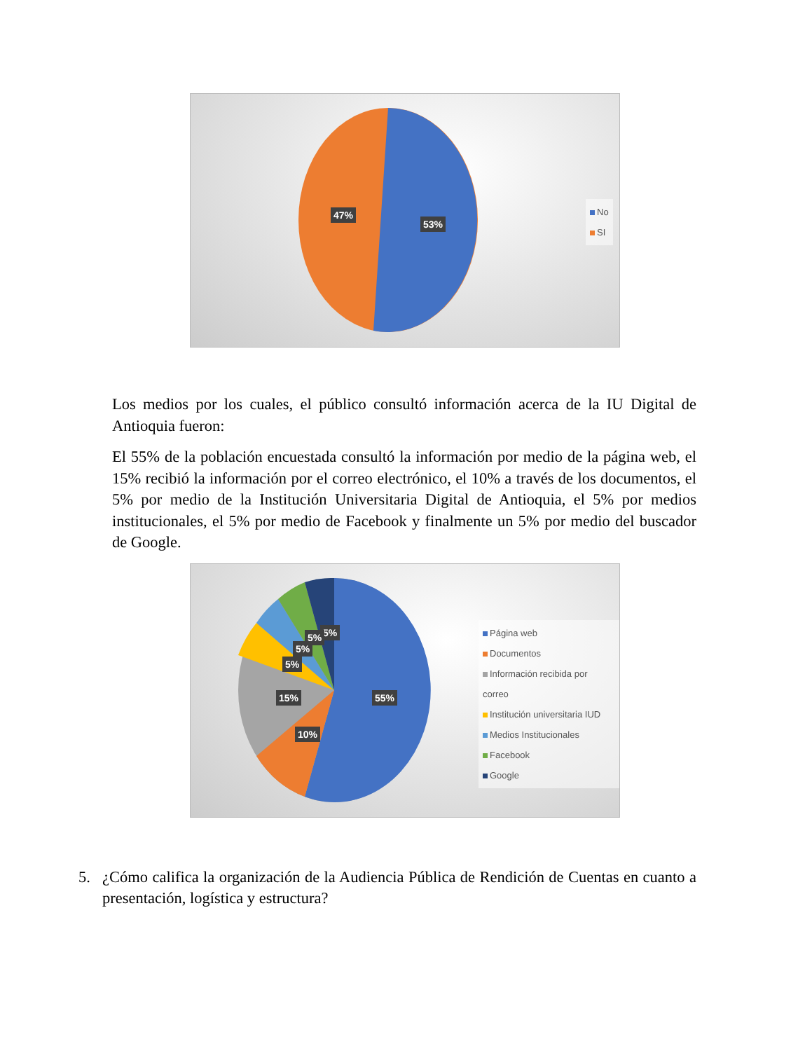47%
53%
No
SI
Los medios por los cuales, el público consultó información acerca de la IU Digital de Antioquia fueron:
El 55% de la población encuestada consultó la información por medio de la página web, el 15% recibió la información por el correo electrónico, el 10% a través de los documentos, el 5% por medio de la Institución Universitaria Digital de Antioquia, el 5% por medios institucionales, el 5% por medio de Facebook y finalmente un 5% por medio del buscador de Google.
5% 5%
5%
5%
15% 55%
10%
Página web
Documentos
Información recibida por correo
Institución universitaria IUD
Medios Institucionales
Facebook
Google
5. ¿Cómo califica la organización de la Audiencia Pública de Rendición de Cuentas en cuanto a presentación, logística y estructura?